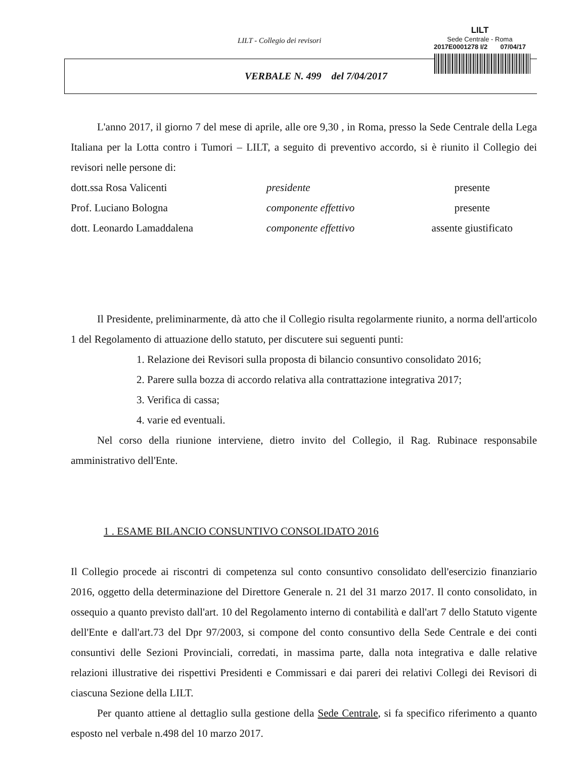LILT - Collegio dei revisori
LILT
Sede Centrale - Roma
2017E0001278 I/2 07/04/17
VERBALE N. 499 del 7/04/2017
L'anno 2017, il giorno 7 del mese di aprile, alle ore 9,30 , in Roma, presso la Sede Centrale della Lega Italiana per la Lotta contro i Tumori – LILT, a seguito di preventivo accordo, si è riunito il Collegio dei revisori nelle persone di:
| dott.ssa Rosa Valicenti | presidente | presente |
| Prof. Luciano Bologna | componente effettivo | presente |
| dott. Leonardo Lamaddalena | componente effettivo | assente giustificato |
Il Presidente, preliminarmente, dà atto che il Collegio risulta regolarmente riunito, a norma dell'articolo 1 del Regolamento di attuazione dello statuto, per discutere sui seguenti punti:
1. Relazione dei Revisori sulla proposta di bilancio consuntivo consolidato 2016;
2. Parere sulla bozza di accordo relativa alla contrattazione integrativa 2017;
3. Verifica di cassa;
4. varie ed eventuali.
Nel corso della riunione interviene, dietro invito del Collegio, il Rag. Rubinace responsabile amministrativo dell'Ente.
1 . ESAME BILANCIO CONSUNTIVO CONSOLIDATO 2016
Il Collegio procede ai riscontri di competenza sul conto consuntivo consolidato dell'esercizio finanziario 2016, oggetto della determinazione del Direttore Generale n. 21 del 31 marzo 2017. Il conto consolidato, in ossequio a quanto previsto dall'art. 10 del Regolamento interno di contabilità e dall'art 7 dello Statuto vigente dell'Ente e dall'art.73 del Dpr 97/2003, si compone del conto consuntivo della Sede Centrale e dei conti consuntivi delle Sezioni Provinciali, corredati, in massima parte, dalla nota integrativa e dalle relative relazioni illustrative dei rispettivi Presidenti e Commissari e dai pareri dei relativi Collegi dei Revisori di ciascuna Sezione della LILT.
Per quanto attiene al dettaglio sulla gestione della Sede Centrale, si fa specifico riferimento a quanto esposto nel verbale n.498 del 10 marzo 2017.